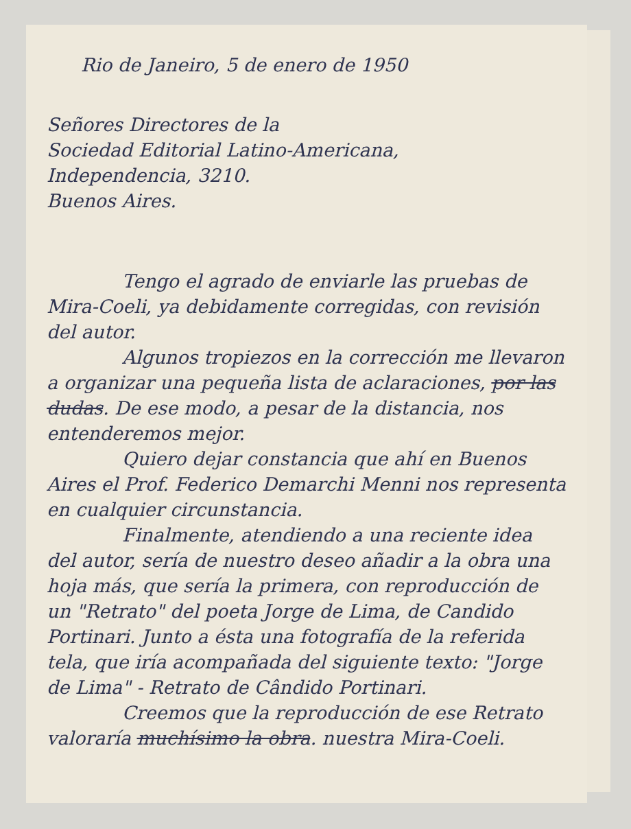Rio de Janeiro, 5 de enero de 1950
Señores Directores de la
Sociedad Editorial Latino-Americana,
Independencia, 3210.
Buenos Aires.
Tengo el agrado de enviarle las pruebas de Mira-Coeli, ya debidamente corregidas, con revisión del autor.
Algunos tropiezos en la corrección me llevaron a organizar una pequeña lista de aclaraciones, por las dudas. De ese modo, a pesar de la distancia, nos entenderemos mejor.
Quiero dejar constancia que ahí en Buenos Aires el Prof. Federico Demarchi Menni nos representa en cualquier circunstancia.
Finalmente, atendiendo a una reciente idea del autor, sería de nuestro deseo añadir a la obra una hoja más, que sería la primera, con reproducción de un "Retrato" del poeta Jorge de Lima, de Candido Portinari. Junto a ésta una fotografía de la referida tela, que iría acompañada del siguiente texto: "Jorge de Lima" - Retrato de Cândido Portinari.
Creemos que la reproducción de ese Retrato valoraría muchísimo la obra. nuestra Mira-Coeli.